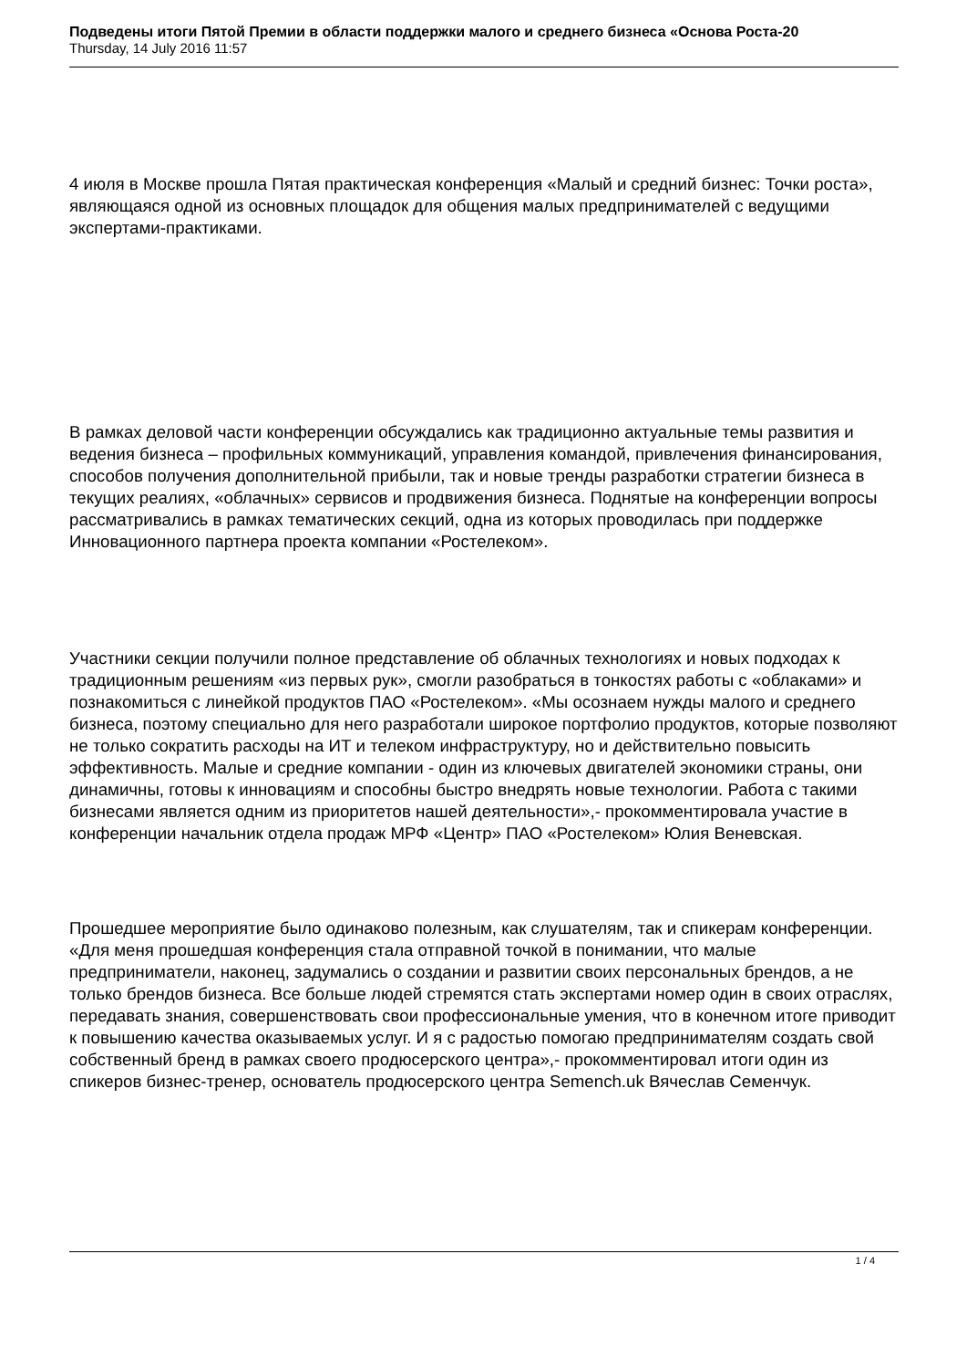Подведены итоги Пятой Премии в области поддержки малого и среднего бизнеса «Основа Роста-20
Thursday, 14 July 2016 11:57
4 июля в Москве прошла Пятая практическая конференция «Малый и средний бизнес: Точки роста», являющаяся одной из основных площадок для общения малых предпринимателей с ведущими экспертами-практиками.
В рамках деловой части конференции обсуждались как традиционно актуальные темы развития и ведения бизнеса – профильных коммуникаций, управления командой, привлечения финансирования, способов получения дополнительной прибыли, так и новые тренды разработки стратегии бизнеса в текущих реалиях, «облачных» сервисов и продвижения бизнеса. Поднятые на конференции вопросы рассматривались в рамках тематических секций, одна из которых проводилась при поддержке Инновационного партнера проекта компании «Ростелеком».
Участники секции получили полное представление об облачных технологиях и новых подходах к традиционным решениям «из первых рук», смогли разобраться в тонкостях работы с «облаками» и познакомиться с линейкой продуктов ПАО «Ростелеком». «Мы осознаем нужды малого и среднего бизнеса, поэтому специально для него разработали широкое портфолио продуктов, которые позволяют не только сократить расходы на ИТ и телеком инфраструктуру, но и действительно повысить эффективность. Малые и средние компании - один из ключевых двигателей экономики страны, они динамичны, готовы к инновациям и способны быстро внедрять новые технологии. Работа с такими бизнесами является одним из приоритетов нашей деятельности»,- прокомментировала участие в конференции начальник отдела продаж МРФ «Центр» ПАО «Ростелеком» Юлия Веневская.
Прошедшее мероприятие было одинаково полезным, как слушателям, так и спикерам конференции. «Для меня прошедшая конференция стала отправной точкой в понимании, что малые предприниматели, наконец, задумались о создании и развитии своих персональных брендов, а не только брендов бизнеса. Все больше людей стремятся стать экспертами номер один в своих отраслях, передавать знания, совершенствовать свои профессиональные умения, что в конечном итоге приводит к повышению качества оказываемых услуг. И я с радостью помогаю предпринимателям создать свой собственный бренд в рамках своего продюсерского центра»,- прокомментировал итоги один из спикеров бизнес-тренер, основатель продюсерского центра Semench.uk Вячеслав Семенчук.
1 / 4